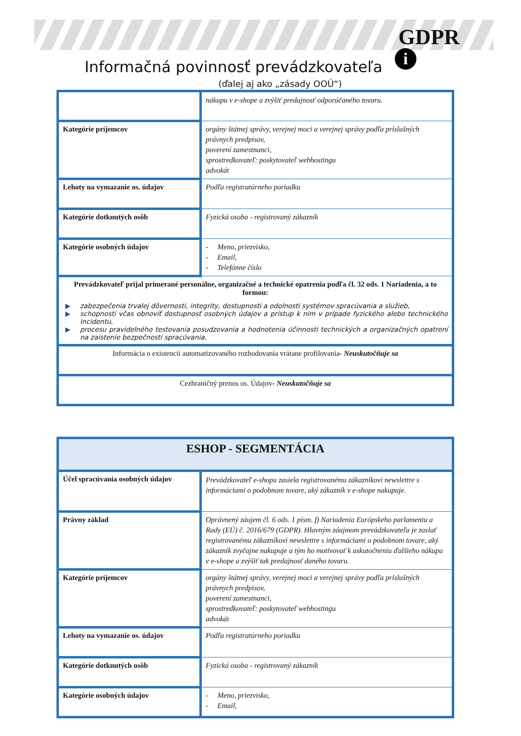GDPR
i
Informačná povinnosť prevádzkovateľa
(ďalej aj ako „zásady OOÚ“)
| | nákupu v e-shope a zvýšiť predajnosť odporúčaného tovaru. |
| Kategórie príjemcov | orgány štátnej správy, verejnej moci a verejnej správy podľa príslušných právnych predpisov, poverení zamestnanci, sprostredkovateľ: poskytovateľ webhostingu advokát |
| Lehoty na vymazanie os. údajov | Podľa registratúrneho poriadku |
| Kategórie dotknutých osôb | Fyzická osoba - registrovaný zákazník |
| Kategórie osobných údajov | - Meno, priezvisko, - Email, - Telefónne číslo |
| Prevádzkovateľ prijal primerané personálne, organizačné a technické opatrenia podľa čl. 32 ods. 1 Nariadenia, a to formou: ▶ zabezpečenia trvalej dôvernosti, integrity, dostupnosti a odolnosti systémov spracúvania a služieb, ▶ schopnosti včas obnoviť dostupnosť osobných údajov a prístup k nim v prípade fyzického alebo technického incidentu, ▶ procesu pravidelného testovania posudzovania a hodnotenia účinnosti technických a organizačných opatrení na zaistenie bezpečnosti spracúvania. | |
| Informácia o existencii automatizovaného rozhodovania vrátane profilovania - Neuskutočňuje sa | |
| Cezhraničný prenos os. Údajov - Neuskutočňuje sa | |
| ESHOP - SEGMENTÁCIA | |
| Účel spracúvania osobných údajov | Prevádzkovateľ e-shopu zasiela registrovanému zákazníkovi newslettre s informáciami o podobnom tovare, aký zákazník v e-shope nakupuje. |
| Právny základ | Oprávnený záujem čl. 6 ods. 1 písm. f) Nariadenia Európskeho parlamentu a Rady (EÚ) č. 2016/679 (GDPR). Hlavným záujmom prevádzkovateľa je zaslať registrovanému zákazníkovi newslettre s informáciami o podobnom tovare, aký zákazník zvyčajne nakupuje a tým ho motivovať k uskutočneniu ďalšieho nákupu v e-shope a zvýšiť tak predajnosť daného tovaru. |
| Kategórie príjemcov | orgány štátnej správy, verejnej moci a verejnej správy podľa príslušných právnych predpisov, poverení zamestnanci, sprostredkovateľ: poskytovateľ webhostingu advokát |
| Lehoty na vymazanie os. údajov | Podľa registratúrneho poriadku |
| Kategórie dotknutých osôb | Fyzická osoba - registrovaný zákazník |
| Kategórie osobných údajov | - Meno, priezvisko, - Email, |